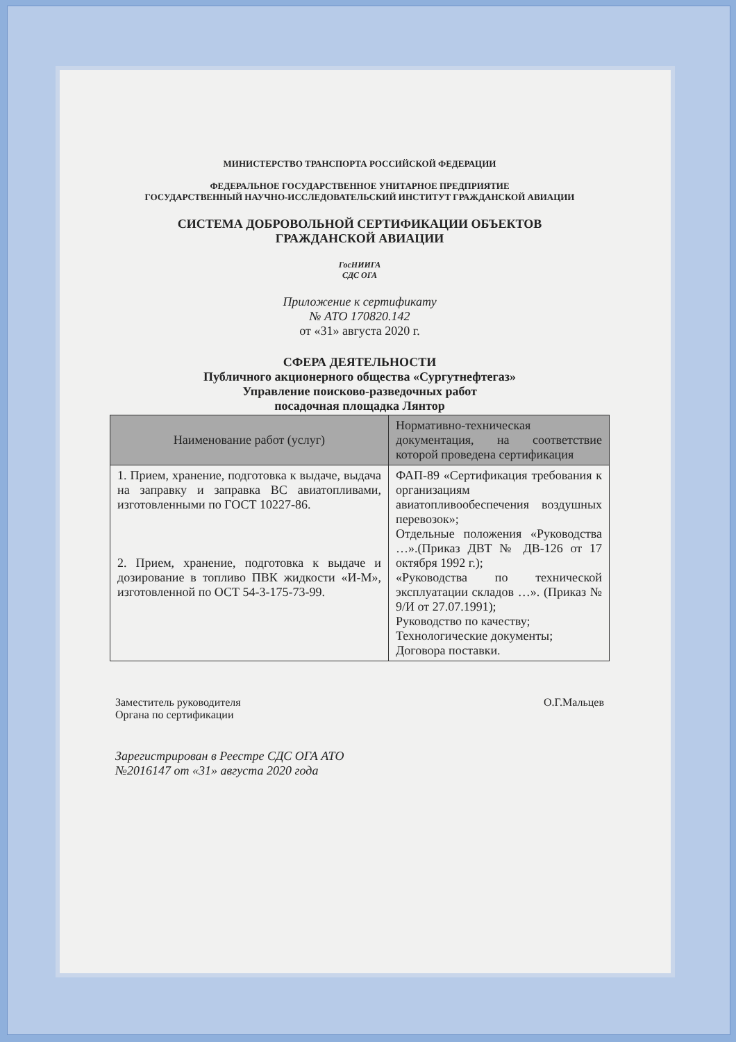МИНИСТЕРСТВО ТРАНСПОРТА РОССИЙСКОЙ ФЕДЕРАЦИИ
ФЕДЕРАЛЬНОЕ ГОСУДАРСТВЕННОЕ УНИТАРНОЕ ПРЕДПРИЯТИЕ
ГОСУДАРСТВЕННЫЙ НАУЧНО-ИССЛЕДОВАТЕЛЬСКИЙ ИНСТИТУТ ГРАЖДАНСКОЙ АВИАЦИИ
СИСТЕМА ДОБРОВОЛЬНОЙ СЕРТИФИКАЦИИ ОБЪЕКТОВ
ГРАЖДАНСКОЙ АВИАЦИИ
ГосНИИГА
СДС ОГА
Приложение к сертификату
№ АТО 170820.142
от «31» августа 2020 г.
СФЕРА ДЕЯТЕЛЬНОСТИ
Публичного акционерного общества «Сургутнефтегаз»
Управление поисково-разведочных работ
посадочная площадка Лянтор
| Наименование работ (услуг) | Нормативно-техническая документация, на соответствие которой проведена сертификация |
| --- | --- |
| 1. Прием, хранение, подготовка к выдаче, выдача на заправку и заправка ВС авиатопливами, изготовленными по ГОСТ 10227-86. 2. Прием, хранение, подготовка к выдаче и дозирование в топливо ПВК жидкости «И-М», изготовленной по ОСТ 54-3-175-73-99. | ФАП-89 «Сертификация требования к организациям авиатопливообеспечения воздушных перевозок»; Отдельные положения «Руководства …».(Приказ ДВТ № ДВ-126 от 17 октября 1992 г.); «Руководства по технической эксплуатации складов …». (Приказ № 9/И от 27.07.1991); Руководство по качеству; Технологические документы; Договора поставки. |
Заместитель руководителя
Органа по сертификации
О.Г.Мальцев
Зарегистрирован в Реестре СДС ОГА АТО
№2016147 от «31» августа 2020 года